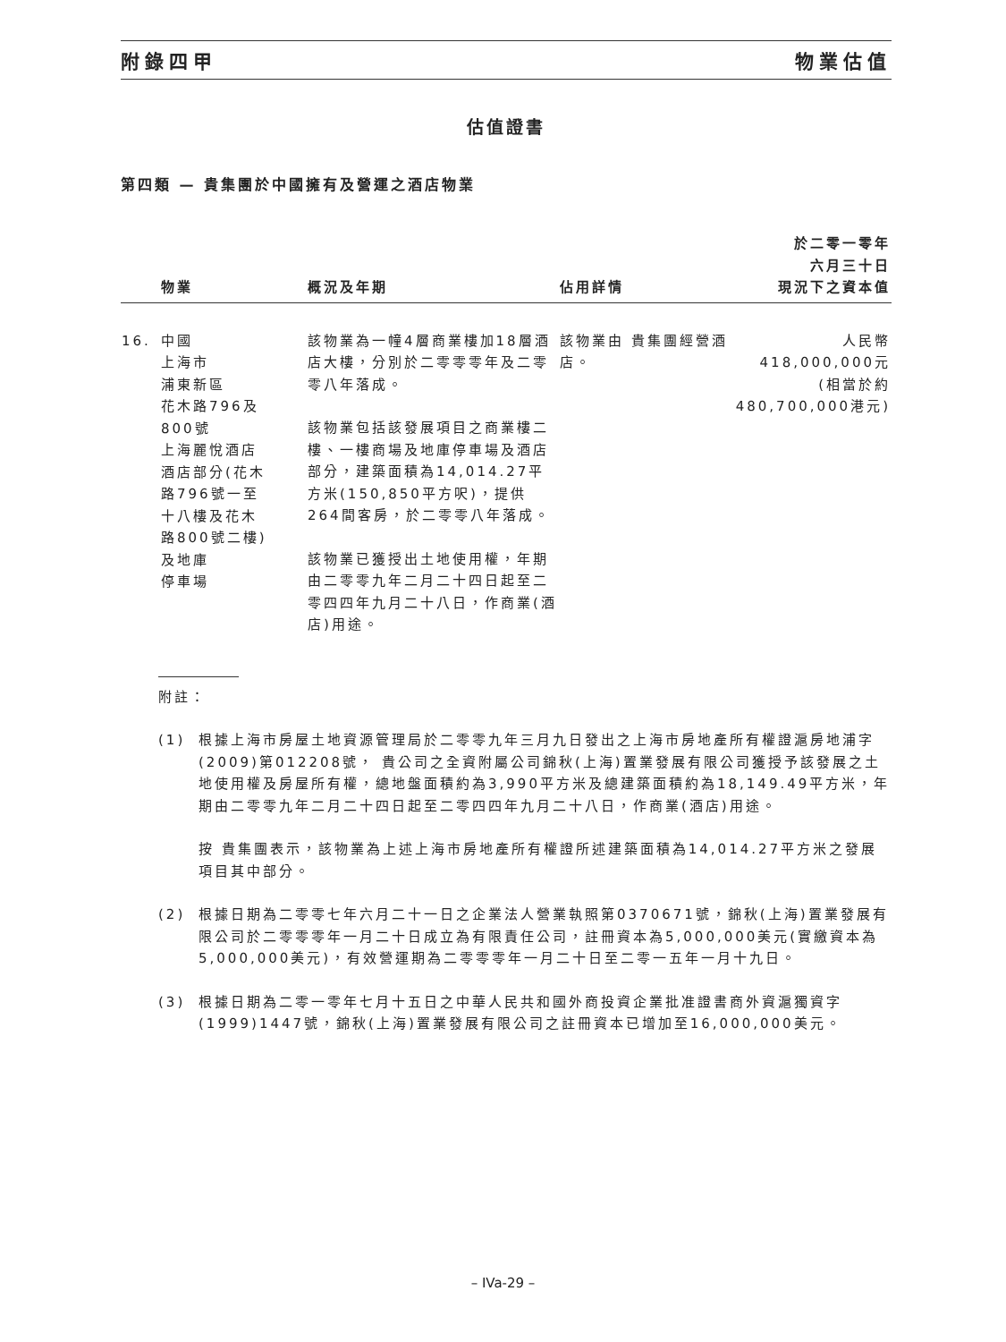附錄四甲 物業估值
估值證書
第四類 — 貴集團於中國擁有及營運之酒店物業
| | 物業 | 概況及年期 | 佔用詳情 | 於二零一零年 六月三十日 現況下之資本值 |
| --- | --- | --- | --- | --- |
| 16. | 中國 上海市 浦東新區 花木路796及 800號 上海麗悅酒店 酒店部分(花木 路796號一至 十八樓及花木 路800號二樓) 及地庫 停車場 | 該物業為一幢4層商業樓加18層酒店大樓，分別於二零零零年及二零零八年落成。 該物業包括該發展項目之商業樓二樓、一樓商場及地庫停車場及酒店部分，建築面積為14,014.27平方米(150,850平方呎)，提供264間客房，於二零零八年落成。 該物業已獲授出土地使用權，年期由二零零九年二月二十四日起至二零四四年九月二十八日，作商業(酒店)用途。 | 該物業由 貴集團經營酒店。 | 人民幣418,000,000元 (相當於約 480,700,000港元) |
附註：
(1) 根據上海市房屋土地資源管理局於二零零九年三月九日發出之上海市房地產所有權證滬房地浦字(2009)第012208號， 貴公司之全資附屬公司錦秋(上海)置業發展有限公司獲授予該發展之土地使用權及房屋所有權，總地盤面積約為3,990平方米及總建築面積約為18,149.49平方米，年期由二零零九年二月二十四日起至二零四四年九月二十八日，作商業(酒店)用途。
按 貴集團表示，該物業為上述上海市房地產所有權證所述建築面積為14,014.27平方米之發展項目其中部分。
(2) 根據日期為二零零七年六月二十一日之企業法人營業執照第0370671號，錦秋(上海)置業發展有限公司於二零零零年一月二十日成立為有限責任公司，註冊資本為5,000,000美元(實繳資本為5,000,000美元)，有效營運期為二零零零年一月二十日至二零一五年一月十九日。
(3) 根據日期為二零一零年七月十五日之中華人民共和國外商投資企業批准證書商外資滬獨資字(1999)1447號，錦秋(上海)置業發展有限公司之註冊資本已增加至16,000,000美元。
– IVa-29 –